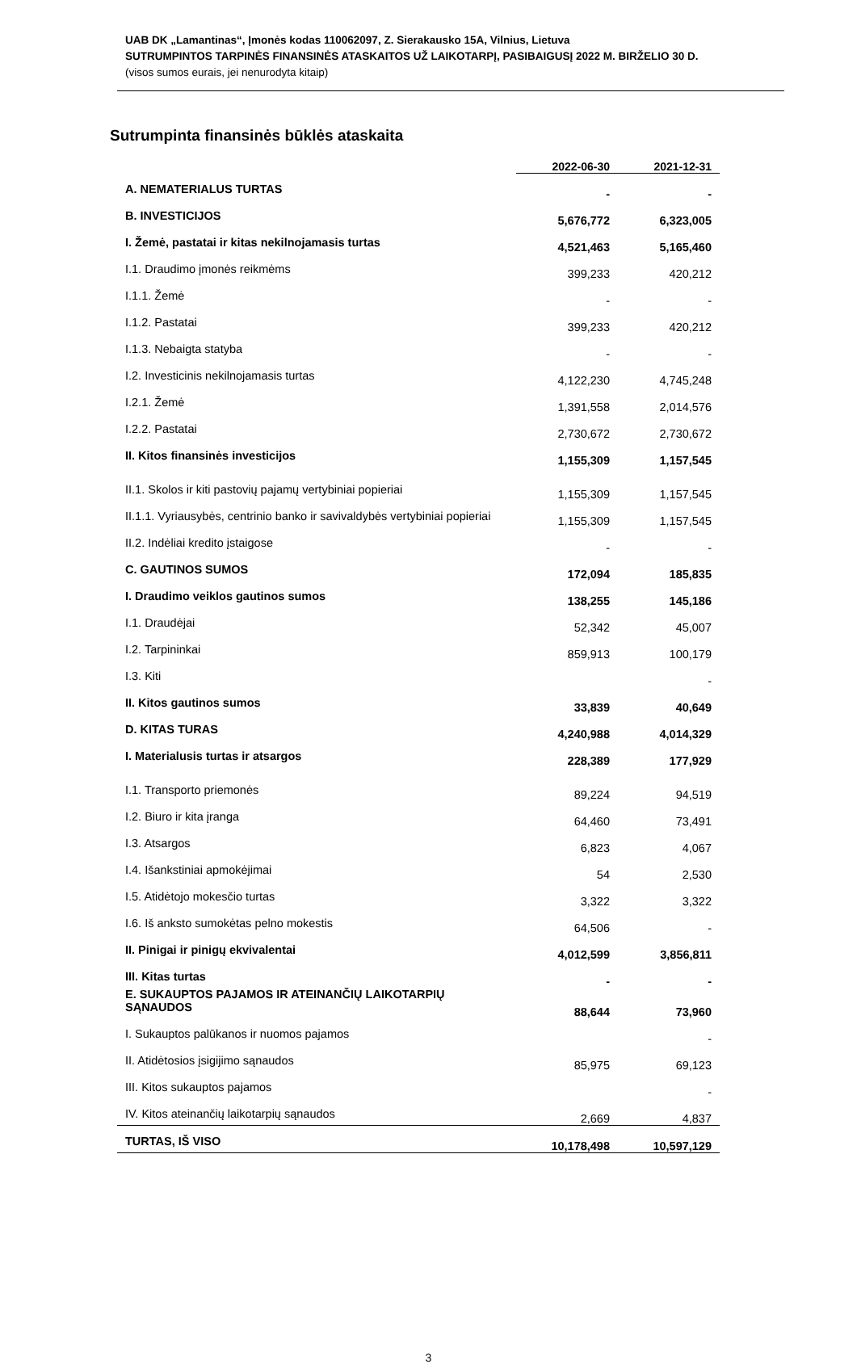UAB DK „Lamantinas“, Įmonės kodas 110062097, Z. Sierakausko 15A, Vilnius, Lietuva
SUTRUMPINTOS TARPINĖS FINANSINĖS ATASKAITOS UŽ LAIKOTARPĮ, PASIBAIGUSĮ 2022 M. BIRŽELIO 30 D.
(visos sumos eurais, jei nenurodyta kitaip)
Sutrumpinta finansinės būklės ataskaita
| | 2022-06-30 | 2021-12-31 |
| A. NEMATERIALUS TURTAS | - | - |
| B. INVESTICIJOS | 5,676,772 | 6,323,005 |
| I. Žemė, pastatai ir kitas nekilnojamasis turtas | 4,521,463 | 5,165,460 |
| I.1. Draudimo įmonės reikmėms | 399,233 | 420,212 |
| I.1.1. Žemė | - | - |
| I.1.2. Pastatai | 399,233 | 420,212 |
| I.1.3. Nebaigta statyba | - | - |
| I.2. Investicinis nekilnojamasis turtas | 4,122,230 | 4,745,248 |
| I.2.1. Žemė | 1,391,558 | 2,014,576 |
| I.2.2. Pastatai | 2,730,672 | 2,730,672 |
| II. Kitos finansinės investicijos | 1,155,309 | 1,157,545 |
| II.1. Skolos ir kiti pastovių pajamų vertybiniai popieriai | 1,155,309 | 1,157,545 |
| II.1.1. Vyriausybės, centrinio banko ir savivaldybės vertybiniai popieriai | 1,155,309 | 1,157,545 |
| II.2. Indėliai kredito įstaigose | - | - |
| C. GAUTINOS SUMOS | 172,094 | 185,835 |
| I. Draudimo veiklos gautinos sumos | 138,255 | 145,186 |
| I.1. Draudėjai | 52,342 | 45,007 |
| I.2. Tarpininkai | 859,913 | 100,179 |
| I.3. Kiti | | - |
| II. Kitos gautinos sumos | 33,839 | 40,649 |
| D. KITAS TURAS | 4,240,988 | 4,014,329 |
| I. Materialusis turtas ir atsargos | 228,389 | 177,929 |
| I.1. Transporto priemonės | 89,224 | 94,519 |
| I.2. Biuro ir kita įranga | 64,460 | 73,491 |
| I.3. Atsargos | 6,823 | 4,067 |
| I.4. Išankstiniai apmokėjimai | 54 | 2,530 |
| I.5. Atidėtojo mokesčio turtas | 3,322 | 3,322 |
| I.6. Iš anksto sumokėtas pelno mokestis | 64,506 | - |
| II. Pinigai ir pinigų ekvivalentai | 4,012,599 | 3,856,811 |
| III. Kitas turtas | - | - |
| E. SUKAUPTOS PAJAMOS IR ATEINANČIŲ LAIKOTARPIŲ SĄNAUDOS | 88,644 | 73,960 |
| I. Sukauptos palūkanos ir nuomos pajamos | | - |
| II. Atidėtosios įsigijimo sąnaudos | 85,975 | 69,123 |
| III. Kitos sukauptos pajamos | | - |
| IV. Kitos ateinančių laikotarpių sąnaudos | 2,669 | 4,837 |
| TURTAS, IŠ VISO | 10,178,498 | 10,597,129 |
3